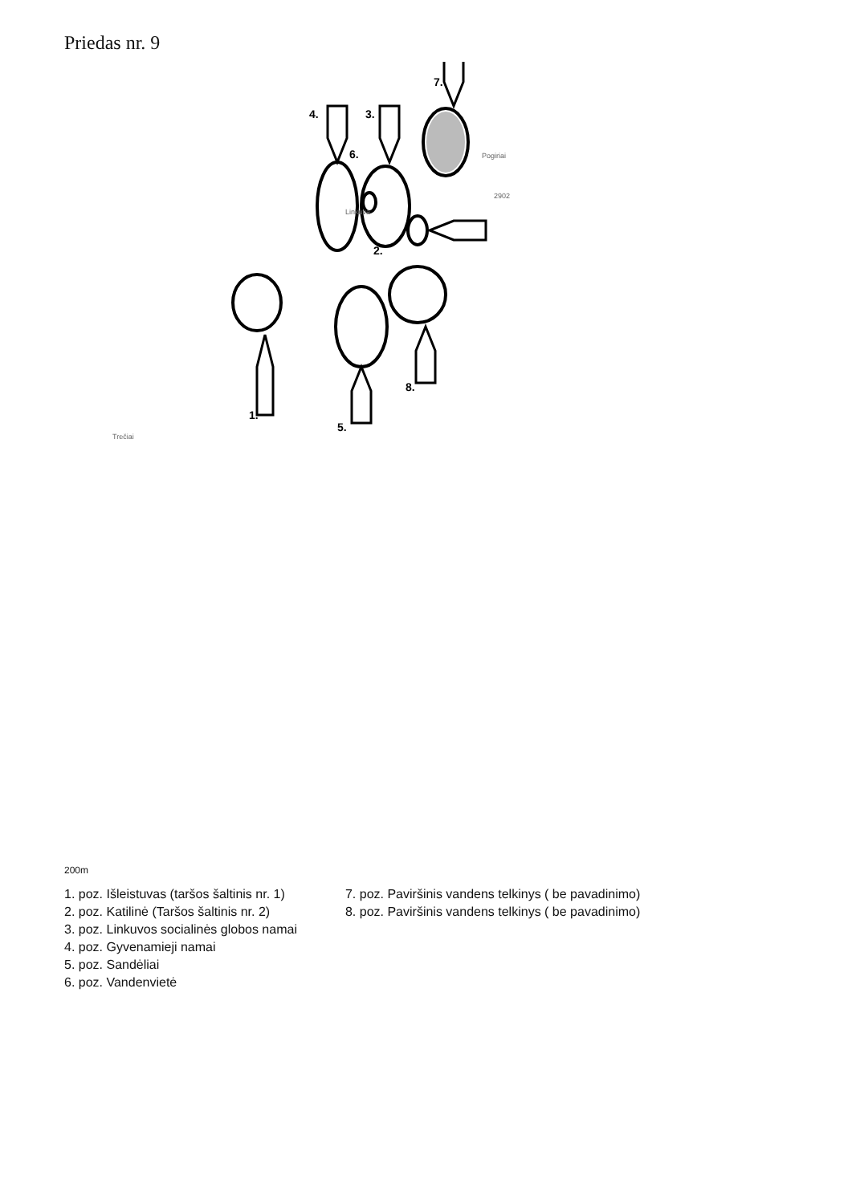Priedas nr. 9
1.
2.
3.
4.
5.
6.
7.
8.
Trečiai
Pogiriai
Linkuva
2902
200m
1. poz. Išleistuvas (taršos šaltinis nr. 1)
2. poz. Katilinė (Taršos šaltinis nr. 2)
3. poz. Linkuvos socialinės globos namai
4. poz. Gyvenamieji namai
5. poz. Sandėliai
6. poz. Vandenvietė
7. poz. Paviršinis vandens telkinys ( be pavadinimo)
8. poz. Paviršinis vandens telkinys ( be pavadinimo)